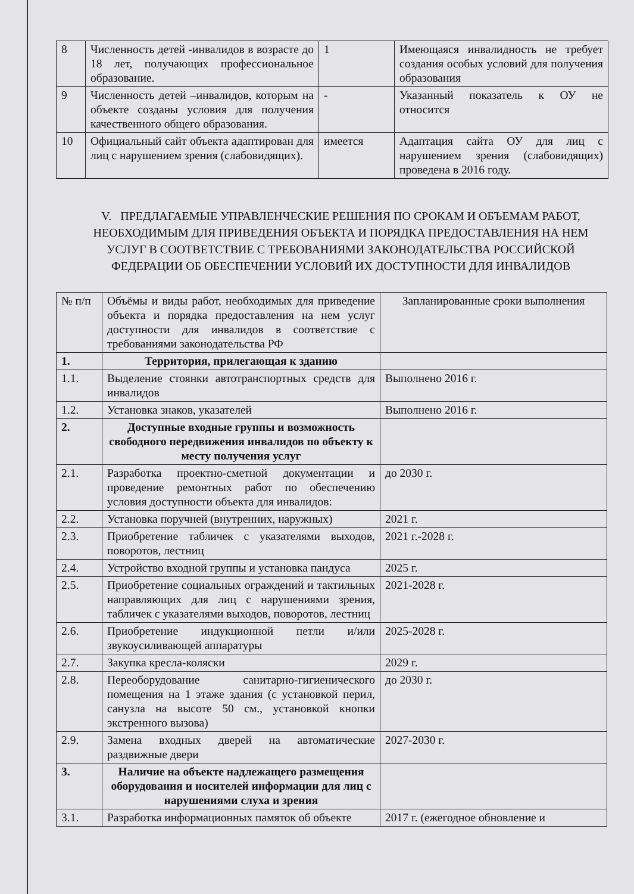| 8 | Численность детей -инвалидов в возрасте до 18 лет, получающих профессиональное образование. | 1 | Имеющаяся инвалидность не требует создания особых условий для получения образования |
| 9 | Численность детей –инвалидов, которым на объекте созданы условия для получения качественного общего образования. | - | Указанный показатель к ОУ не относится |
| 10 | Официальный сайт объекта адаптирован для лиц с нарушением зрения (слабовидящих). | имеется | Адаптация сайта ОУ для лиц с нарушением зрения (слабовидящих) проведена в 2016 году. |
V. ПРЕДЛАГАЕМЫЕ УПРАВЛЕНЧЕСКИЕ РЕШЕНИЯ ПО СРОКАМ И ОБЪЕМАМ РАБОТ, НЕОБХОДИМЫМ ДЛЯ ПРИВЕДЕНИЯ ОБЪЕКТА И ПОРЯДКА ПРЕДОСТАВЛЕНИЯ НА НЕМ УСЛУГ В СООТВЕТСТВИЕ С ТРЕБОВАНИЯМИ ЗАКОНОДАТЕЛЬСТВА РОССИЙСКОЙ ФЕДЕРАЦИИ ОБ ОБЕСПЕЧЕНИИ УСЛОВИЙ ИХ ДОСТУПНОСТИ ДЛЯ ИНВАЛИДОВ
| № п/п | Объёмы и виды работ, необходимых для приведение объекта и порядка предоставления на нем услуг доступности для инвалидов в соответствие с требованиями законодательства РФ | Запланированные сроки выполнения |
| 1. | Территория, прилегающая к зданию | |
| 1.1. | Выделение стоянки автотранспортных средств для инвалидов | Выполнено 2016 г. |
| 1.2. | Установка знаков, указателей | Выполнено 2016 г. |
| 2. | Доступные входные группы и возможность свободного передвижения инвалидов по объекту к месту получения услуг | |
| 2.1. | Разработка проектно-сметной документации и проведение ремонтных работ по обеспечению условия доступности объекта для инвалидов: | до 2030 г. |
| 2.2. | Установка поручней (внутренних, наружных) | 2021 г. |
| 2.3. | Приобретение табличек с указателями выходов, поворотов, лестниц | 2021 г.-2028 г. |
| 2.4. | Устройство входной группы и установка пандуса | 2025 г. |
| 2.5. | Приобретение социальных ограждений и тактильных направляющих для лиц с нарушениями зрения, табличек с указателями выходов, поворотов, лестниц | 2021-2028 г. |
| 2.6. | Приобретение индукционной петли и/или звукоусиливающей аппаратуры | 2025-2028 г. |
| 2.7. | Закупка кресла-коляски | 2029 г. |
| 2.8. | Переоборудование санитарно-гигиенического помещения на 1 этаже здания (с установкой перил, санузла на высоте 50 см., установкой кнопки экстренного вызова) | до 2030 г. |
| 2.9. | Замена входных дверей на автоматические раздвижные двери | 2027-2030 г. |
| 3. | Наличие на объекте надлежащего размещения оборудования и носителей информации для лиц с нарушениями слуха и зрения | |
| 3.1. | Разработка информационных памяток об объекте | 2017 г. (ежегодное обновление и |